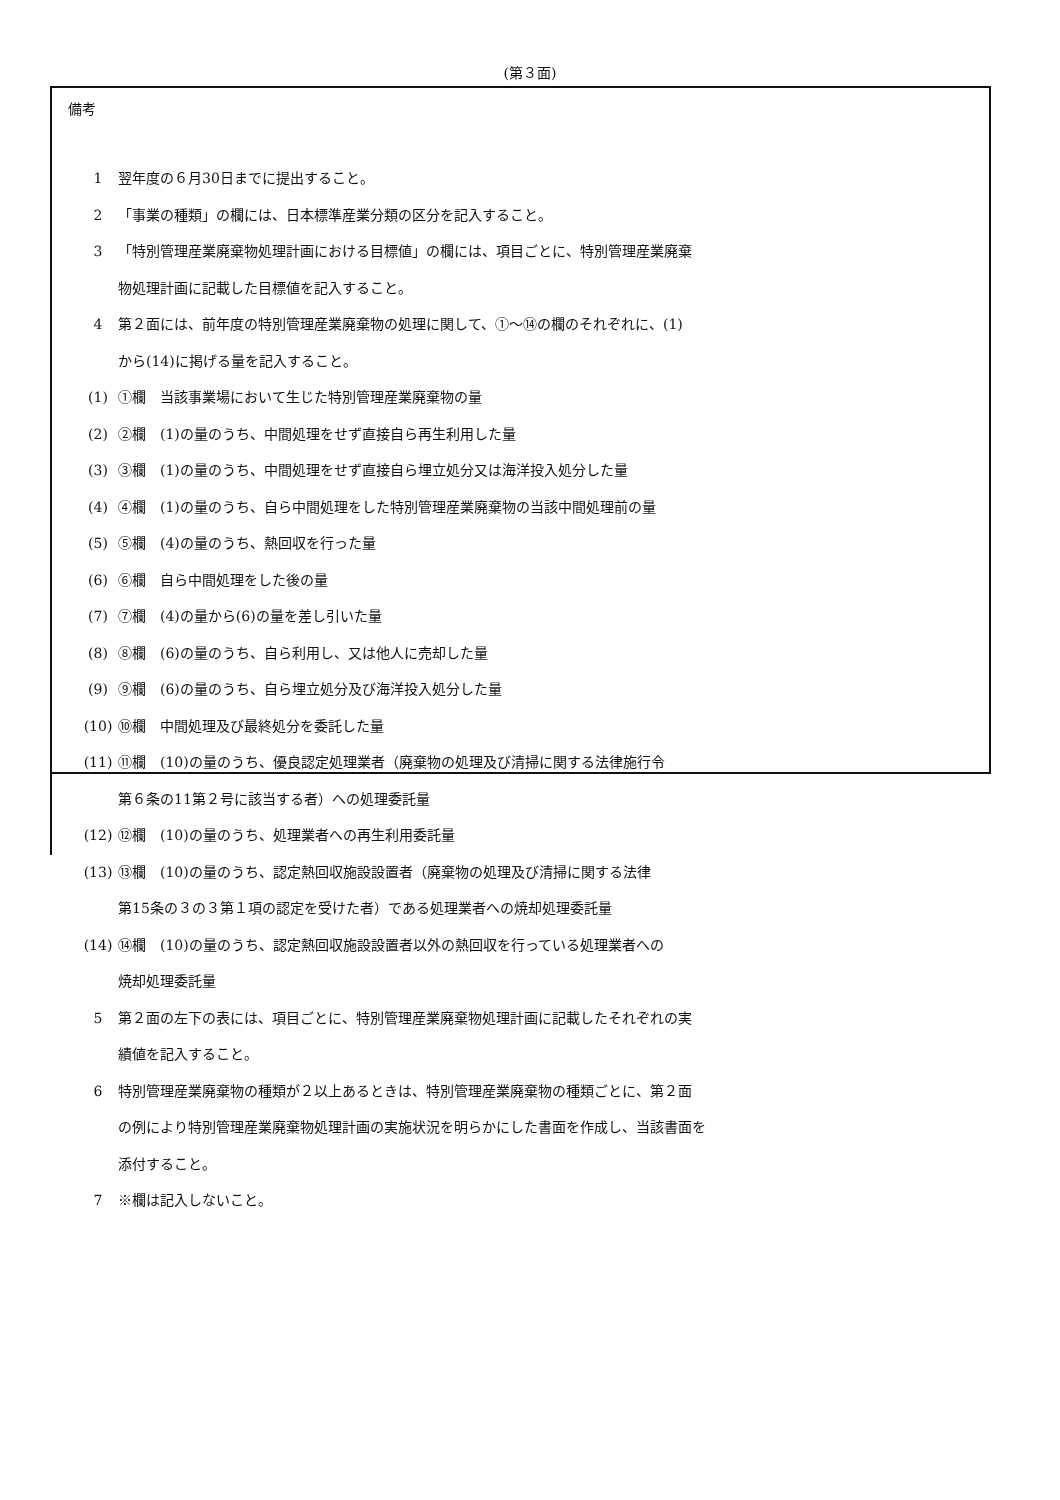(第３面)
備考
1 翌年度の６月30日までに提出すること。
2 「事業の種類」の欄には、日本標準産業分類の区分を記入すること。
3 「特別管理産業廃棄物処理計画における目標値」の欄には、項目ごとに、特別管理産業廃棄
物処理計画に記載した目標値を記入すること。
4 第２面には、前年度の特別管理産業廃棄物の処理に関して、①～⑭の欄のそれぞれに、(1)
から(14)に掲げる量を記入すること。
(1) ①欄　当該事業場において生じた特別管理産業廃棄物の量
(2) ②欄　(1)の量のうち、中間処理をせず直接自ら再生利用した量
(3) ③欄　(1)の量のうち、中間処理をせず直接自ら埋立処分又は海洋投入処分した量
(4) ④欄　(1)の量のうち、自ら中間処理をした特別管理産業廃棄物の当該中間処理前の量
(5) ⑤欄　(4)の量のうち、熱回収を行った量
(6) ⑥欄　自ら中間処理をした後の量
(7) ⑦欄　(4)の量から(6)の量を差し引いた量
(8) ⑧欄　(6)の量のうち、自ら利用し、又は他人に売却した量
(9) ⑨欄　(6)の量のうち、自ら埋立処分及び海洋投入処分した量
(10) ⑩欄　中間処理及び最終処分を委託した量
(11) ⑪欄　(10)の量のうち、優良認定処理業者（廃棄物の処理及び清掃に関する法律施行令
第６条の11第２号に該当する者）への処理委託量
(12) ⑫欄　(10)の量のうち、処理業者への再生利用委託量
(13) ⑬欄　(10)の量のうち、認定熱回収施設設置者（廃棄物の処理及び清掃に関する法律
第15条の３の３第１項の認定を受けた者）である処理業者への焼却処理委託量
(14) ⑭欄　(10)の量のうち、認定熱回収施設設置者以外の熱回収を行っている処理業者への
焼却処理委託量
5 第２面の左下の表には、項目ごとに、特別管理産業廃棄物処理計画に記載したそれぞれの実
績値を記入すること。
6 特別管理産業廃棄物の種類が２以上あるときは、特別管理産業廃棄物の種類ごとに、第２面
の例により特別管理産業廃棄物処理計画の実施状況を明らかにした書面を作成し、当該書面を
添付すること。
7 ※欄は記入しないこと。